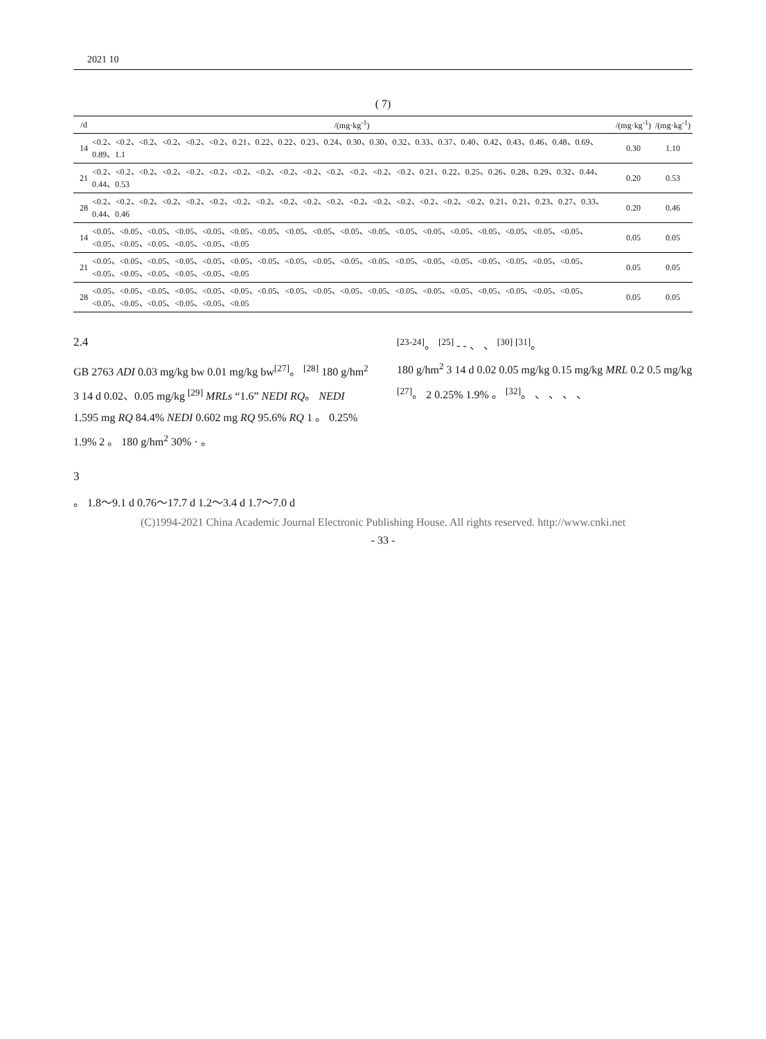2021 10
( 7)
| | /d | /(mg·kg<sup>-1</sup>) | /(mg·kg<sup>-1</sup>) | /(mg·kg<sup>-1</sup>) |
| --- | --- | --- | --- | --- |
| | 14 | <0.2、<0.2、<0.2、<0.2、<0.2、<0.2、0.21、0.22、0.22、0.23、0.24、0.30、0.30、0.32、0.33、0.37、0.40、0.42、0.43、0.46、0.48、0.69、0.89、1.1 | 0.30 | 1.10 |
| | 21 | <0.2、<0.2、<0.2、<0.2、<0.2、<0.2、<0.2、<0.2、<0.2、<0.2、<0.2、<0.2、<0.2、<0.2、0.21、0.22、0.25、0.26、0.28、0.29、0.32、0.44、0.44、0.53 | 0.20 | 0.53 |
| | 28 | <0.2、<0.2、<0.2、<0.2、<0.2、<0.2、<0.2、<0.2、<0.2、<0.2、<0.2、<0.2、<0.2、<0.2、<0.2、<0.2、<0.2、0.21、0.21、0.23、0.27、0.33、0.44、0.46 | 0.20 | 0.46 |
| | 14 | <0.05、<0.05、<0.05、<0.05、<0.05、<0.05、<0.05、<0.05、<0.05、<0.05、<0.05、<0.05、<0.05、<0.05、<0.05、<0.05、<0.05、<0.05、<0.05、<0.05、<0.05、<0.05、<0.05、<0.05 | 0.05 | 0.05 |
| | 21 | <0.05、<0.05、<0.05、<0.05、<0.05、<0.05、<0.05、<0.05、<0.05、<0.05、<0.05、<0.05、<0.05、<0.05、<0.05、<0.05、<0.05、<0.05、<0.05、<0.05、<0.05、<0.05、<0.05、<0.05 | 0.05 | 0.05 |
| | 28 | <0.05、<0.05、<0.05、<0.05、<0.05、<0.05、<0.05、<0.05、<0.05、<0.05、<0.05、<0.05、<0.05、<0.05、<0.05、<0.05、<0.05、<0.05、<0.05、<0.05、<0.05、<0.05、<0.05、<0.05 | 0.05 | 0.05 |
2.4
GB 2763 ADI 0.03 mg/kg bw 0.01 mg/kg bw<sup>[27]</sup>。 <sup>[28]</sup> 180 g/hm<sup>2</sup> 3 14 d 0.02、0.05 mg/kg <sup>[29]</sup> MRLs “1.6” NEDI RQ。 NEDI 1.595 mg RQ 84.4% NEDI 0.602 mg RQ 95.6% RQ 1 。 0.25% 1.9% 2 。 180 g/hm<sup>2</sup> 30% · 。
3
。 1.8～9.1 d 0.76～17.7 d 1.2～3.4 d 1.7～7.0 d
<sup>[23-24]</sup>。 <sup>[25]</sup> - - 、 、 <sup>[30]</sup> <sup>[31]</sup>。
180 g/hm<sup>2</sup> 3 14 d 0.02 0.05 mg/kg 0.15 mg/kg MRL 0.2 0.5 mg/kg <sup>[27]</sup>。 2 0.25% 1.9% 。 <sup>[32]</sup>。 、 、 、 、
(C)1994-2021 China Academic Journal Electronic Publishing House. All rights reserved. http://www.cnki.net
- 33 -